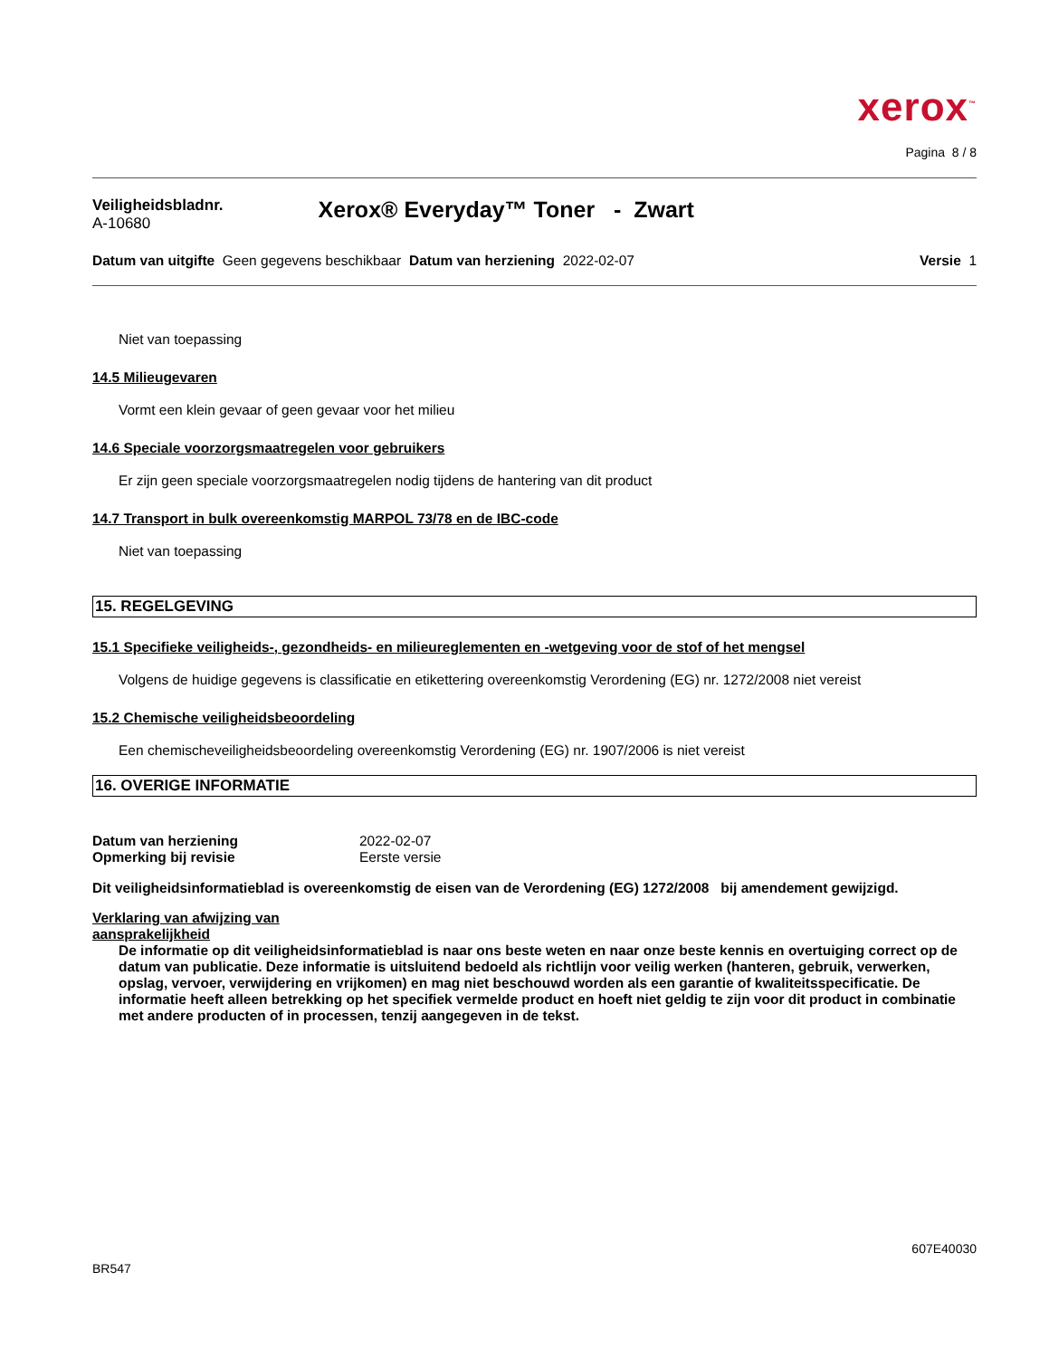xerox<sup>™</sup>
Pagina 8 / 8
Veiligheidsbladnr.
A-10680
Xerox® Everyday™ Toner - Zwart
Datum van uitgifte Geen gegevens beschikbaar
Datum van herziening 2022-02-07
Versie 1
Niet van toepassing
14.5 Milieugevaren
Vormt een klein gevaar of geen gevaar voor het milieu
14.6 Speciale voorzorgsmaatregelen voor gebruikers
Er zijn geen speciale voorzorgsmaatregelen nodig tijdens de hantering van dit product
14.7 Transport in bulk overeenkomstig MARPOL 73/78 en de IBC-code
Niet van toepassing
15. REGELGEVING
15.1 Specifieke veiligheids-, gezondheids- en milieureglementen en -wetgeving voor de stof of het mengsel
Volgens de huidige gegevens is classificatie en etikettering overeenkomstig Verordening (EG) nr. 1272/2008 niet vereist
15.2 Chemische veiligheidsbeoordeling
Een chemischeveiligheidsbeoordeling overeenkomstig Verordening (EG) nr. 1907/2006 is niet vereist
16. OVERIGE INFORMATIE
| Datum van herziening | 2022-02-07 |
| Opmerking bij revisie | Eerste versie |
Dit veiligheidsinformatieblad is overeenkomstig de eisen van de Verordening (EG) 1272/2008 bij amendement gewijzigd.
Verklaring van afwijzing van
aansprakelijkheid
De informatie op dit veiligheidsinformatieblad is naar ons beste weten en naar onze beste kennis en overtuiging correct op de datum van publicatie. Deze informatie is uitsluitend bedoeld als richtlijn voor veilig werken (hanteren, gebruik, verwerken, opslag, vervoer, verwijdering en vrijkomen) en mag niet beschouwd worden als een garantie of kwaliteitsspecificatie. De informatie heeft alleen betrekking op het specifiek vermelde product en hoeft niet geldig te zijn voor dit product in combinatie met andere producten of in processen, tenzij aangegeven in de tekst.
607E40030
BR547